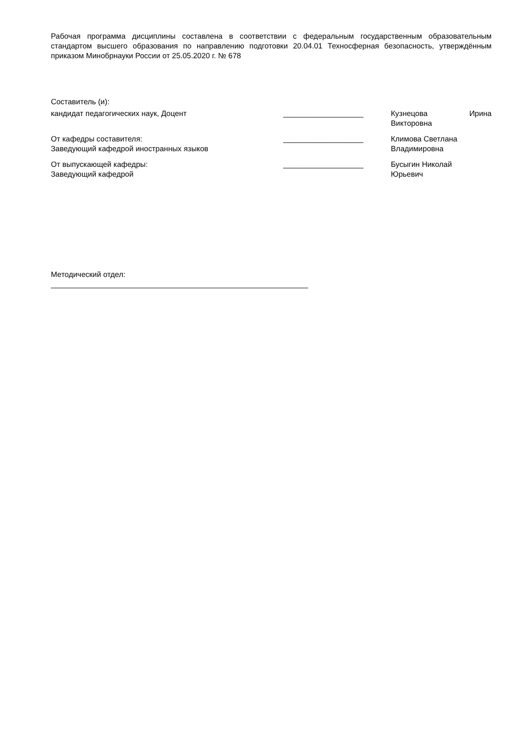Рабочая программа дисциплины составлена в соответствии с федеральным государственным образовательным стандартом высшего образования по направлению подготовки 20.04.01 Техносферная безопасность, утверждённым приказом Минобрнауки России от 25.05.2020 г. № 678
Составитель (и):
кандидат педагогических наук, Доцент ___________________ Кузнецова Ирина
Викторовна
От кафедры составителя:
Заведующий кафедрой иностранных языков
___________________ Климова Светлана
Владимировна
От выпускающей кафедры:
Заведующий кафедрой
___________________ Бусыгин Николай
Юрьевич
Методический отдел:
_____________________________________________________________